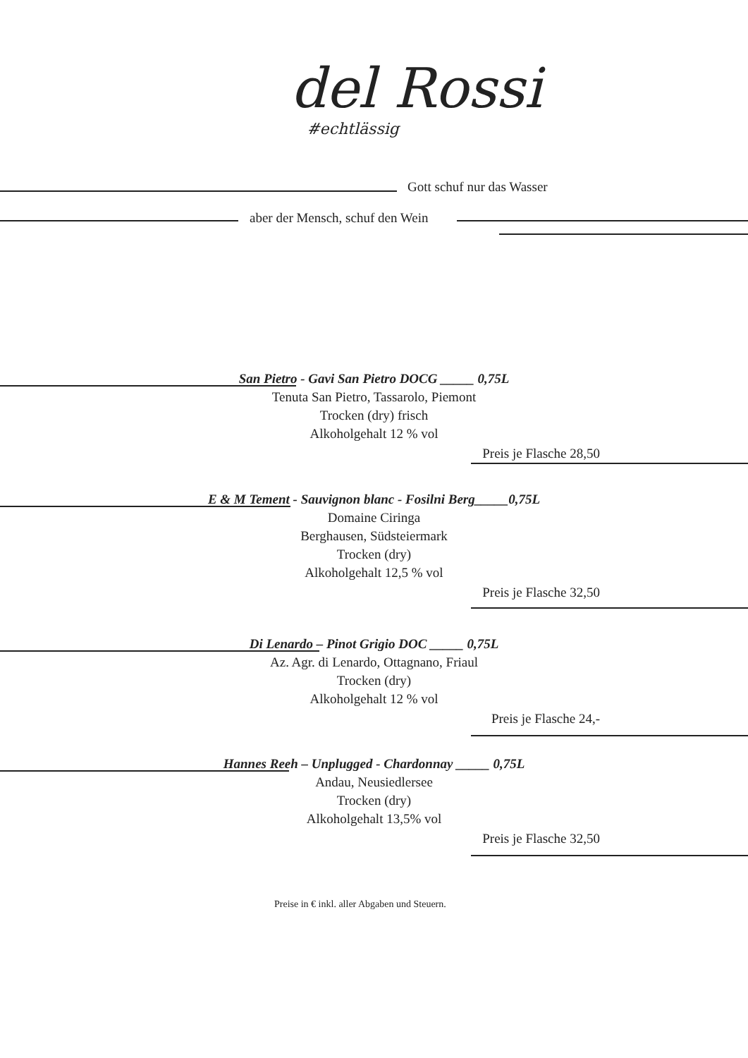del Rossi
#echtlässig
Gott schuf nur das Wasser
aber der Mensch, schuf den Wein
San Pietro - Gavi San Pietro DOCG _____ 0,75L
Tenuta San Pietro, Tassarolo, Piemont
Trocken (dry) frisch
Alkoholgehalt 12 % vol
Preis je Flasche 28,50
E & M Tement - Sauvignon blanc - Fosilni Berg_____0,75L
Domaine Ciringa
Berghausen, Südsteiermark
Trocken (dry)
Alkoholgehalt 12,5 % vol
Preis je Flasche 32,50
Di Lenardo – Pinot Grigio DOC _____ 0,75L
Az. Agr. di Lenardo, Ottagnano, Friaul
Trocken (dry)
Alkoholgehalt 12 % vol
Preis je Flasche 24,-
Hannes Reeh – Unplugged - Chardonnay _____ 0,75L
Andau, Neusiedlersee
Trocken (dry)
Alkoholgehalt 13,5% vol
Preis je Flasche 32,50
Preise in € inkl. aller Abgaben und Steuern.